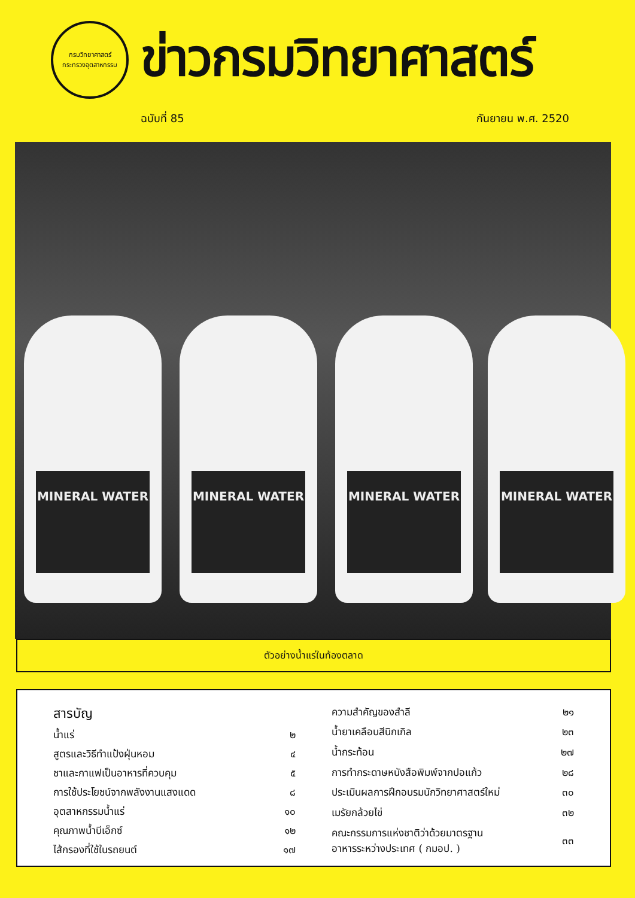กรมวิทยาศาสตร์
กระทรวงอุตสาหกรรม
ข่าวกรมวิทยาศาสตร์
ฉบับที่ 85 กันยายน พ.ศ. 2520
MINERAL WATER MINERAL WATER MINERAL WATER MINERAL WATER
ตัวอย่างน้ำแร่ในท้องตลาด
| สารบัญ | |
| น้ำแร่ | ๒ |
| สูตรและวิธีทำแป้งฝุ่นหอม | ๔ |
| ชาและกาแฟเป็นอาหารที่ควบคุม | ๕ |
| การใช้ประโยชน์จากพลังงานแสงแดด | ๘ |
| อุตสาหกรรมน้ำแร่ | ๑๐ |
| คุณภาพน้ำบีเอ็กซ์ | ๑๒ |
| ไส้กรองที่ใช้ในรถยนต์ | ๑๗ |
| ความสำคัญของสำลี | ๒๑ |
| น้ำยาเคลือบสีนิกเกิล | ๒๓ |
| น้ำกระท้อน | ๒๗ |
| การทำกระดาษหนังสือพิมพ์จากปอแก้ว | ๒๘ |
| ประเมินผลการฝึกอบรมนักวิทยาศาสตร์ใหม่ | ๓๐ |
| เมรัยกล้วยไข่ | ๓๒ |
| คณะกรรมการแห่งชาติว่าด้วยมาตรฐาน อาหารระหว่างประเทศ ( กมอป. ) | ๓๓ |